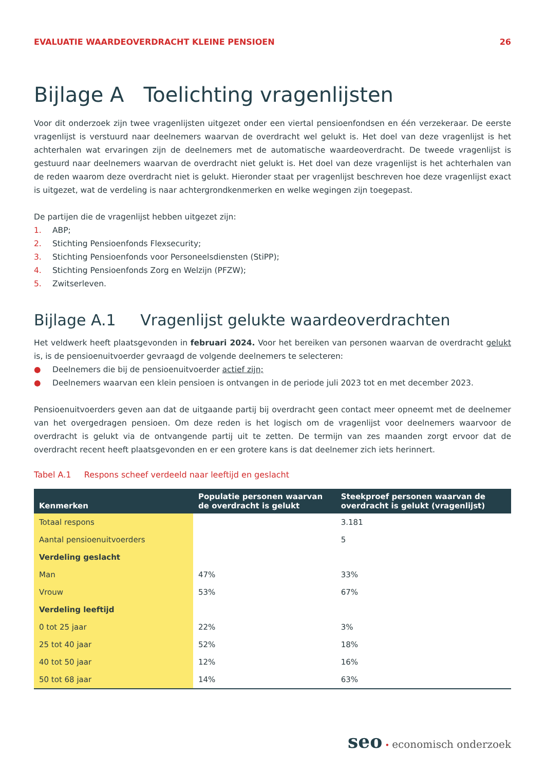EVALUATIE WAARDEOVERDRACHT KLEINE PENSIOEN 26
Bijlage A Toelichting vragenlijsten
Voor dit onderzoek zijn twee vragenlijsten uitgezet onder een viertal pensioenfondsen en één verzekeraar. De eerste vragenlijst is verstuurd naar deelnemers waarvan de overdracht wel gelukt is. Het doel van deze vragenlijst is het achterhalen wat ervaringen zijn de deelnemers met de automatische waardeoverdracht. De tweede vragenlijst is gestuurd naar deelnemers waarvan de overdracht niet gelukt is. Het doel van deze vragenlijst is het achterhalen van de reden waarom deze overdracht niet is gelukt. Hieronder staat per vragenlijst beschreven hoe deze vragenlijst exact is uitgezet, wat de verdeling is naar achtergrondkenmerken en welke wegingen zijn toegepast.
De partijen die de vragenlijst hebben uitgezet zijn:
1. ABP;
2. Stichting Pensioenfonds Flexsecurity;
3. Stichting Pensioenfonds voor Personeelsdiensten (StiPP);
4. Stichting Pensioenfonds Zorg en Welzijn (PFZW);
5. Zwitserleven.
Bijlage A.1 Vragenlijst gelukte waardeoverdrachten
Het veldwerk heeft plaatsgevonden in februari 2024. Voor het bereiken van personen waarvan de overdracht gelukt is, is de pensioenuitvoerder gevraagd de volgende deelnemers te selecteren:
● Deelnemers die bij de pensioenuitvoerder actief zijn;
● Deelnemers waarvan een klein pensioen is ontvangen in de periode juli 2023 tot en met december 2023.
Pensioenuitvoerders geven aan dat de uitgaande partij bij overdracht geen contact meer opneemt met de deelnemer van het overgedragen pensioen. Om deze reden is het logisch om de vragenlijst voor deelnemers waarvoor de overdracht is gelukt via de ontvangende partij uit te zetten. De termijn van zes maanden zorgt ervoor dat de overdracht recent heeft plaatsgevonden en er een grotere kans is dat deelnemer zich iets herinnert.
Tabel A.1 Respons scheef verdeeld naar leeftijd en geslacht
| Kenmerken | Populatie personen waarvan de overdracht is gelukt | Steekproef personen waarvan de overdracht is gelukt (vragenlijst) |
| --- | --- | --- |
| Totaal respons | | 3.181 |
| Aantal pensioenuitvoerders | | 5 |
| Verdeling geslacht | | |
| Man | 47% | 33% |
| Vrouw | 53% | 67% |
| Verdeling leeftijd | | |
| 0 tot 25 jaar | 22% | 3% |
| 25 tot 40 jaar | 52% | 18% |
| 40 tot 50 jaar | 12% | 16% |
| 50 tot 68 jaar | 14% | 63% |
seo • economisch onderzoek